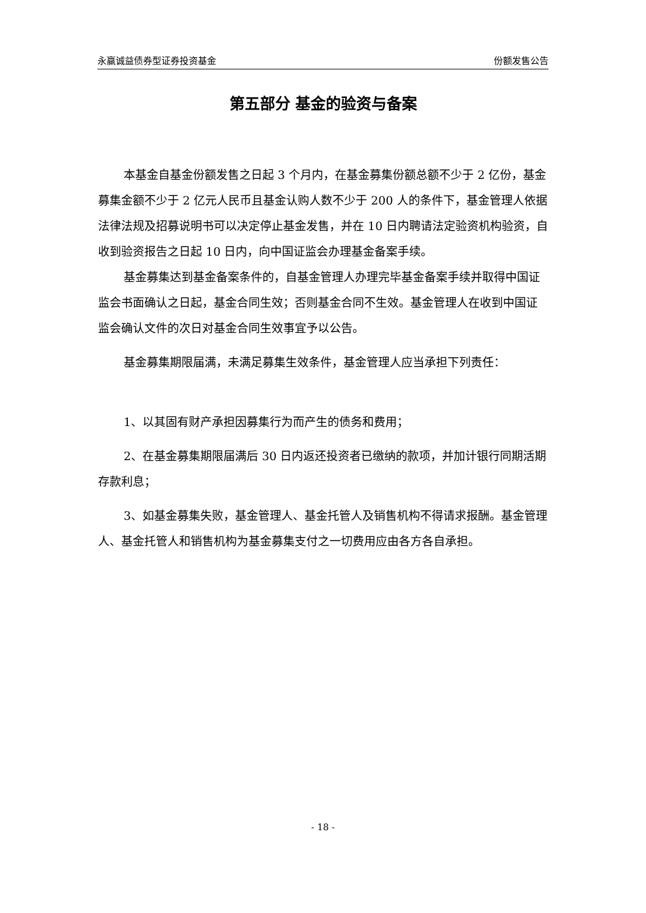永赢诚益债券型证券投资基金 份额发售公告
第五部分 基金的验资与备案
本基金自基金份额发售之日起 3 个月内，在基金募集份额总额不少于 2 亿份，基金募集金额不少于 2 亿元人民币且基金认购人数不少于 200 人的条件下，基金管理人依据法律法规及招募说明书可以决定停止基金发售，并在 10 日内聘请法定验资机构验资，自收到验资报告之日起 10 日内，向中国证监会办理基金备案手续。
基金募集达到基金备案条件的，自基金管理人办理完毕基金备案手续并取得中国证监会书面确认之日起，基金合同生效；否则基金合同不生效。基金管理人在收到中国证监会确认文件的次日对基金合同生效事宜予以公告。
基金募集期限届满，未满足募集生效条件，基金管理人应当承担下列责任：
1、以其固有财产承担因募集行为而产生的债务和费用；
2、在基金募集期限届满后 30 日内返还投资者已缴纳的款项，并加计银行同期活期存款利息；
3、如基金募集失败，基金管理人、基金托管人及销售机构不得请求报酬。基金管理人、基金托管人和销售机构为基金募集支付之一切费用应由各方各自承担。
- 18 -